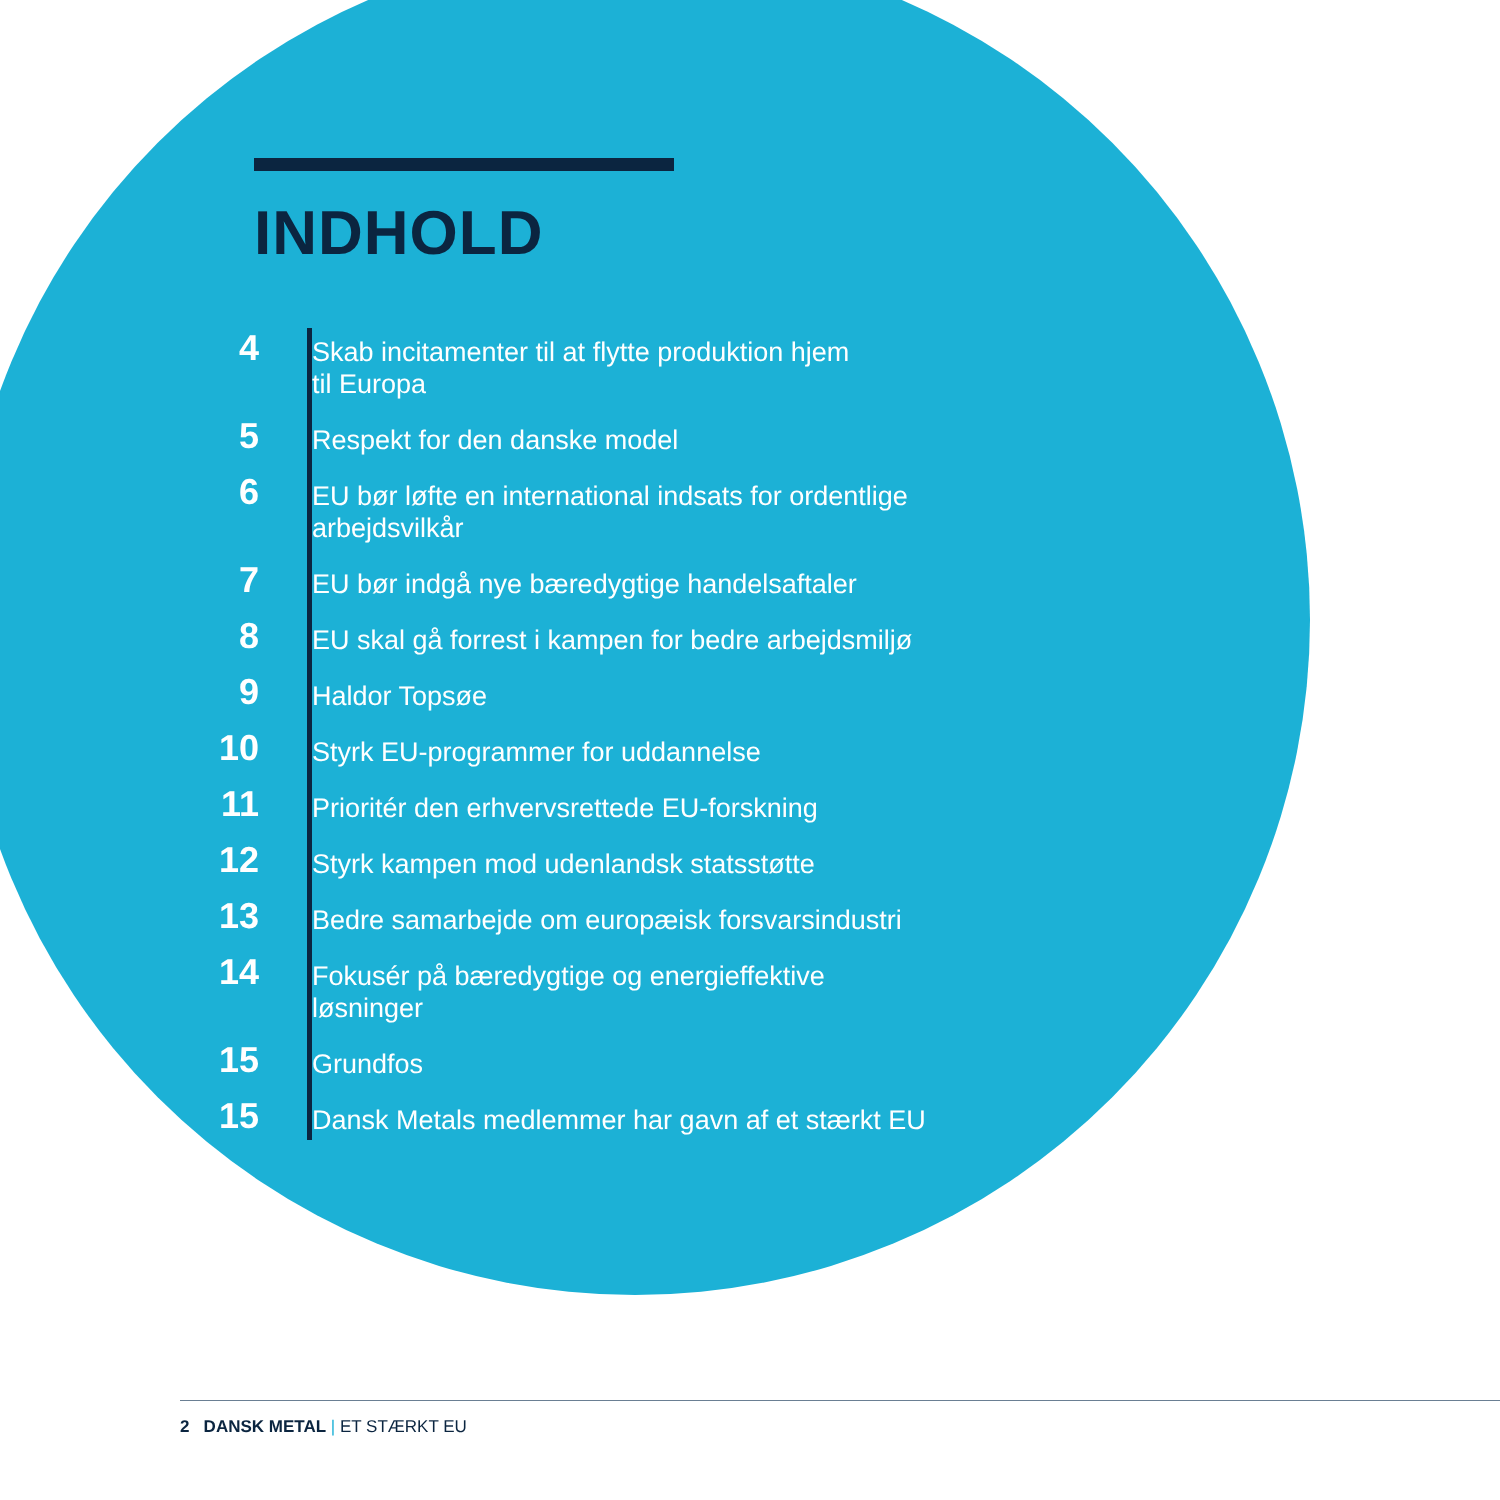INDHOLD
4
Skab incitamenter til at flytte produktion hjem
til Europa
5
Respekt for den danske model
6
EU bør løfte en international indsats for ordentlige
arbejdsvilkår
7
EU bør indgå nye bæredygtige handelsaftaler
8
EU skal gå forrest i kampen for bedre arbejdsmiljø
9
Haldor Topsøe
10
Styrk EU-programmer for uddannelse
11
Prioritér den erhvervsrettede EU-forskning
12
Styrk kampen mod udenlandsk statsstøtte
13
Bedre samarbejde om europæisk forsvarsindustri
14
Fokusér på bæredygtige og energieffektive
løsninger
15
Grundfos
15
Dansk Metals medlemmer har gavn af et stærkt EU
2 DANSK METAL | ET STÆRKT EU